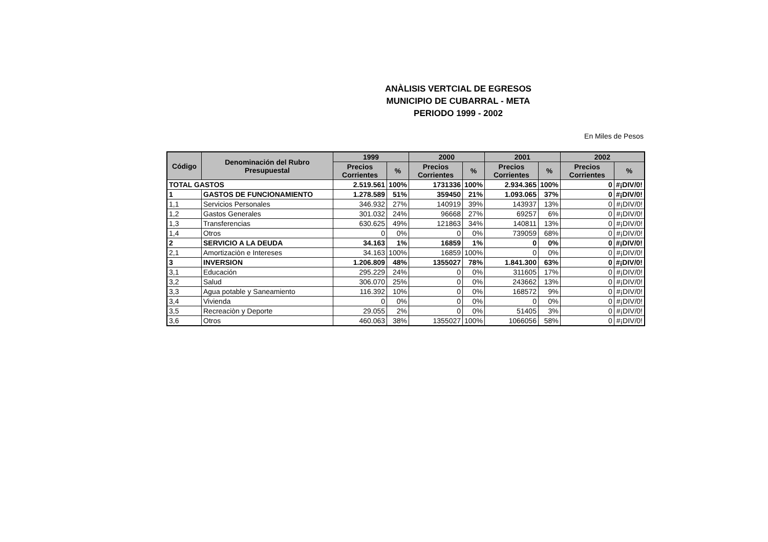ANÀLISIS VERTCIAL DE EGRESOS
MUNICIPIO DE CUBARRAL - META
PERIODO 1999 - 2002
En Miles de Pesos
| Código | Denominación del Rubro Presupuestal | 1999 | | 2000 | | 2001 | | 2002 | |
| --- | --- | --- | --- | --- | --- | --- | --- | --- | --- |
| | | Precios Corrientes | % | Precios Corrientes | % | Precios Corrientes | % | Precios Corrientes | % |
| TOTAL GASTOS | | 2.519.561 | 100% | 1731336 | 100% | 2.934.365 | 100% | 0 | #¡DIV/0! |
| 1 | GASTOS DE FUNCIONAMIENTO | 1.278.589 | 51% | 359450 | 21% | 1.093.065 | 37% | 0 | #¡DIV/0! |
| 1,1 | Servicios Personales | 346.932 | 27% | 140919 | 39% | 143937 | 13% | 0 | #¡DIV/0! |
| 1,2 | Gastos Generales | 301.032 | 24% | 96668 | 27% | 69257 | 6% | 0 | #¡DIV/0! |
| 1,3 | Transferencias | 630.625 | 49% | 121863 | 34% | 140811 | 13% | 0 | #¡DIV/0! |
| 1,4 | Otros | 0 | 0% | 0 | 0% | 739059 | 68% | 0 | #¡DIV/0! |
| 2 | SERVICIO A LA DEUDA | 34.163 | 1% | 16859 | 1% | 0 | 0% | 0 | #¡DIV/0! |
| 2,1 | Amortizaciòn e Intereses | 34.163 | 100% | 16859 | 100% | 0 | 0% | 0 | #¡DIV/0! |
| 3 | INVERSION | 1.206.809 | 48% | 1355027 | 78% | 1.841.300 | 63% | 0 | #¡DIV/0! |
| 3,1 | Educación | 295.229 | 24% | 0 | 0% | 311605 | 17% | 0 | #¡DIV/0! |
| 3,2 | Salud | 306.070 | 25% | 0 | 0% | 243662 | 13% | 0 | #¡DIV/0! |
| 3,3 | Agua potable y Saneamiento | 116.392 | 10% | 0 | 0% | 168572 | 9% | 0 | #¡DIV/0! |
| 3,4 | Vivienda | 0 | 0% | 0 | 0% | 0 | 0% | 0 | #¡DIV/0! |
| 3,5 | Recreaciòn y Deporte | 29.055 | 2% | 0 | 0% | 51405 | 3% | 0 | #¡DIV/0! |
| 3,6 | Otros | 460.063 | 38% | 1355027 | 100% | 1066056 | 58% | 0 | #¡DIV/0! |